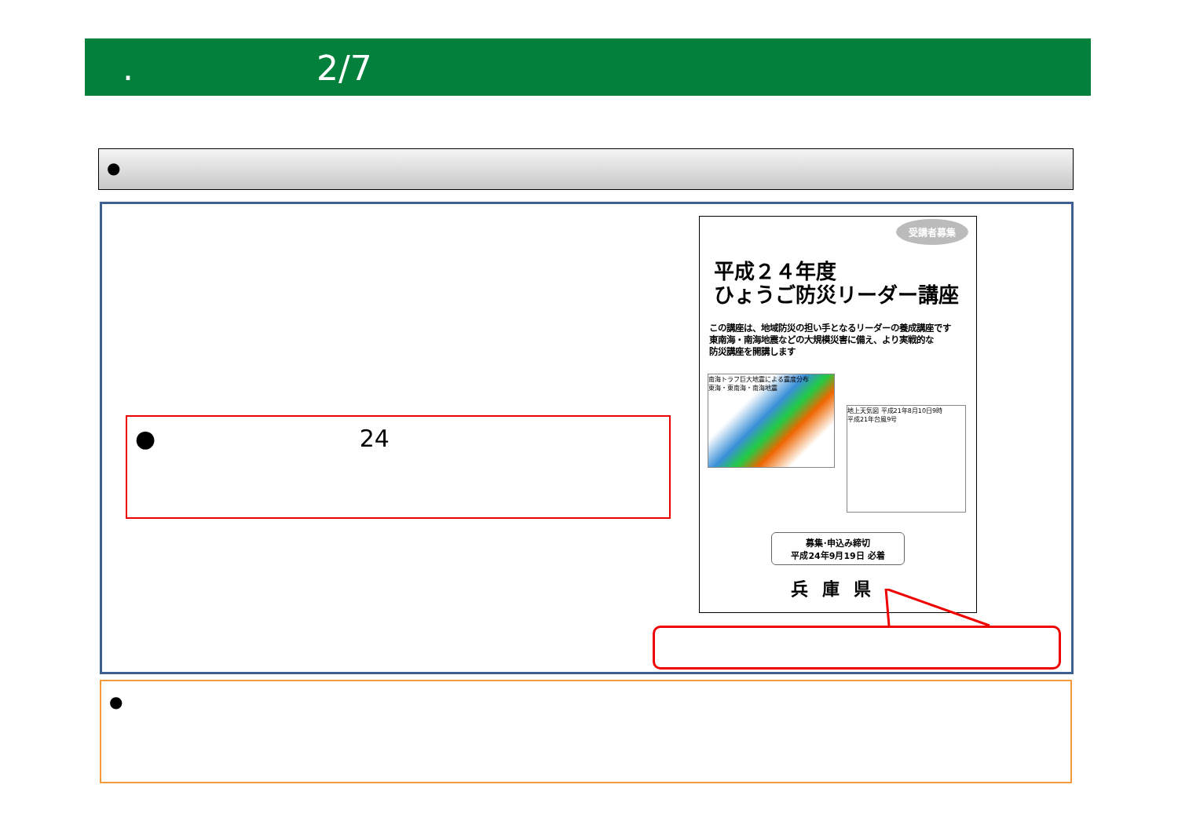. 2/7
●
● 24
受講者募集
平成２４年度
ひょうご防災リーダー講座
この講座は、地域防災の担い手となるリーダーの養成講座です
東南海・南海地震などの大規模災害に備え、より実戦的な
防災講座を開講します
南海トラフ巨大地震による震度分布
東海・東南海・南海地震
地上天気図 平成21年8月10日9時
平成21年台風9号
募集･申込み締切
平成24年9月19日 必着
兵庫県
●